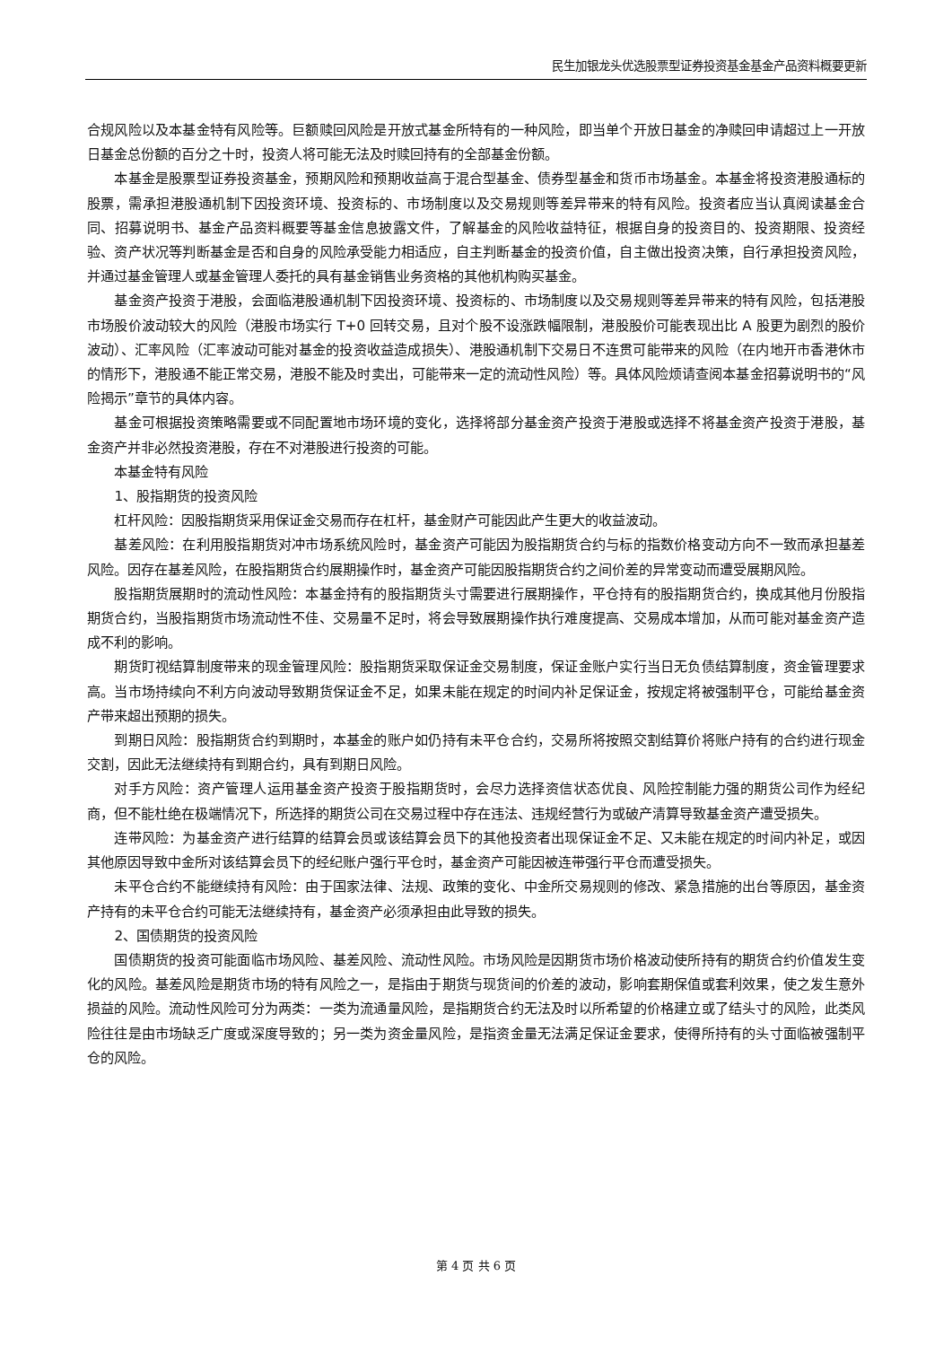民生加银龙头优选股票型证券投资基金基金产品资料概要更新
合规风险以及本基金特有风险等。巨额赎回风险是开放式基金所特有的一种风险，即当单个开放日基金的净赎回申请超过上一开放日基金总份额的百分之十时，投资人将可能无法及时赎回持有的全部基金份额。
本基金是股票型证券投资基金，预期风险和预期收益高于混合型基金、债券型基金和货币市场基金。本基金将投资港股通标的股票，需承担港股通机制下因投资环境、投资标的、市场制度以及交易规则等差异带来的特有风险。投资者应当认真阅读基金合同、招募说明书、基金产品资料概要等基金信息披露文件，了解基金的风险收益特征，根据自身的投资目的、投资期限、投资经验、资产状况等判断基金是否和自身的风险承受能力相适应，自主判断基金的投资价值，自主做出投资决策，自行承担投资风险，并通过基金管理人或基金管理人委托的具有基金销售业务资格的其他机构购买基金。
基金资产投资于港股，会面临港股通机制下因投资环境、投资标的、市场制度以及交易规则等差异带来的特有风险，包括港股市场股价波动较大的风险（港股市场实行 T+0 回转交易，且对个股不设涨跌幅限制，港股股价可能表现出比 A 股更为剧烈的股价波动）、汇率风险（汇率波动可能对基金的投资收益造成损失）、港股通机制下交易日不连贯可能带来的风险（在内地开市香港休市的情形下，港股通不能正常交易，港股不能及时卖出，可能带来一定的流动性风险）等。具体风险烦请查阅本基金招募说明书的“风险揭示”章节的具体内容。
基金可根据投资策略需要或不同配置地市场环境的变化，选择将部分基金资产投资于港股或选择不将基金资产投资于港股，基金资产并非必然投资港股，存在不对港股进行投资的可能。
本基金特有风险
1、股指期货的投资风险
杠杆风险：因股指期货采用保证金交易而存在杠杆，基金财产可能因此产生更大的收益波动。
基差风险：在利用股指期货对冲市场系统风险时，基金资产可能因为股指期货合约与标的指数价格变动方向不一致而承担基差风险。因存在基差风险，在股指期货合约展期操作时，基金资产可能因股指期货合约之间价差的异常变动而遭受展期风险。
股指期货展期时的流动性风险：本基金持有的股指期货头寸需要进行展期操作，平仓持有的股指期货合约，换成其他月份股指期货合约，当股指期货市场流动性不佳、交易量不足时，将会导致展期操作执行难度提高、交易成本增加，从而可能对基金资产造成不利的影响。
期货盯视结算制度带来的现金管理风险：股指期货采取保证金交易制度，保证金账户实行当日无负债结算制度，资金管理要求高。当市场持续向不利方向波动导致期货保证金不足，如果未能在规定的时间内补足保证金，按规定将被强制平仓，可能给基金资产带来超出预期的损失。
到期日风险：股指期货合约到期时，本基金的账户如仍持有未平仓合约，交易所将按照交割结算价将账户持有的合约进行现金交割，因此无法继续持有到期合约，具有到期日风险。
对手方风险：资产管理人运用基金资产投资于股指期货时，会尽力选择资信状态优良、风险控制能力强的期货公司作为经纪商，但不能杜绝在极端情况下，所选择的期货公司在交易过程中存在违法、违规经营行为或破产清算导致基金资产遭受损失。
连带风险：为基金资产进行结算的结算会员或该结算会员下的其他投资者出现保证金不足、又未能在规定的时间内补足，或因其他原因导致中金所对该结算会员下的经纪账户强行平仓时，基金资产可能因被连带强行平仓而遭受损失。
未平仓合约不能继续持有风险：由于国家法律、法规、政策的变化、中金所交易规则的修改、紧急措施的出台等原因，基金资产持有的未平仓合约可能无法继续持有，基金资产必须承担由此导致的损失。
2、国债期货的投资风险
国债期货的投资可能面临市场风险、基差风险、流动性风险。市场风险是因期货市场价格波动使所持有的期货合约价值发生变化的风险。基差风险是期货市场的特有风险之一，是指由于期货与现货间的价差的波动，影响套期保值或套利效果，使之发生意外损益的风险。流动性风险可分为两类：一类为流通量风险，是指期货合约无法及时以所希望的价格建立或了结头寸的风险，此类风险往往是由市场缺乏广度或深度导致的；另一类为资金量风险，是指资金量无法满足保证金要求，使得所持有的头寸面临被强制平仓的风险。
第 4 页 共 6 页